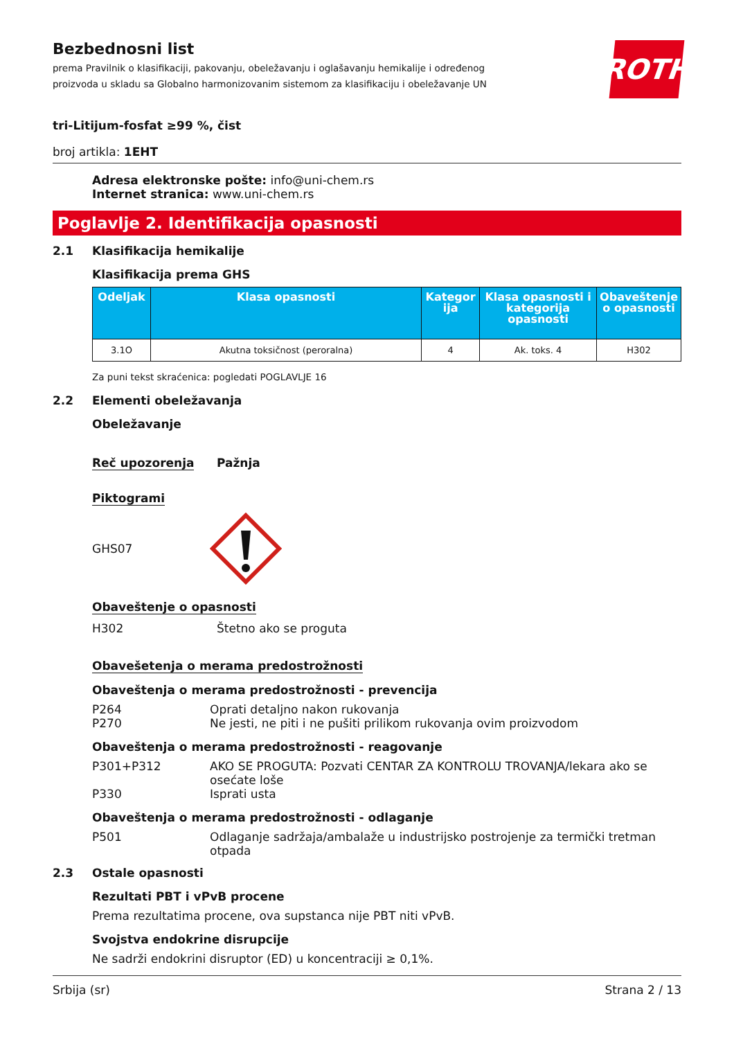Bezbednosni list
prema Pravilnik o klasifikaciji, pakovanju, obeležavanju i oglašavanju hemikalije i određenog proizvoda u skladu sa Globalno harmonizovanim sistemom za klasifikaciju i obeležavanje UN
ROTH
tri-Litijum-fosfat ≥99 %, čist
broj artikla: 1EHT
Adresa elektronske pošte: info@uni-chem.rs
Internet stranica: www.uni-chem.rs
Poglavlje 2. Identifikacija opasnosti
2.1 Klasifikacija hemikalije
Klasifikacija prema GHS
| Odeljak | Klasa opasnosti | Kategor ija | Klasa opasnosti i kategorija opasnosti | Obaveštenje o opasnosti |
| --- | --- | --- | --- | --- |
| 3.1O | Akutna toksičnost (peroralna) | 4 | Ak. toks. 4 | H302 |
Za puni tekst skraćenica: pogledati POGLAVLJE 16
2.2 Elementi obeležavanja
Obeležavanje
Reč upozorenja Pažnja
Piktogrami
GHS07
Obaveštenje o opasnosti
H302 Štetno ako se proguta
Obavešetenja o merama predostrožnosti
Obaveštenja o merama predostrožnosti - prevencija
P264 Oprati detaljno nakon rukovanja
P270 Ne jesti, ne piti i ne pušiti prilikom rukovanja ovim proizvodom
Obaveštenja o merama predostrožnosti - reagovanje
P301+P312 AKO SE PROGUTA: Pozvati CENTAR ZA KONTROLU TROVANJA/lekara ako se osećate loše
P330 Isprati usta
Obaveštenja o merama predostrožnosti - odlaganje
P501 Odlaganje sadržaja/ambalaže u industrijsko postrojenje za termički tretman otpada
2.3 Ostale opasnosti
Rezultati PBT i vPvB procene
Prema rezultatima procene, ova supstanca nije PBT niti vPvB.
Svojstva endokrine disrupcije
Ne sadrži endokrini disruptor (ED) u koncentraciji ≥ 0,1%.
Srbija (sr) Strana 2 / 13